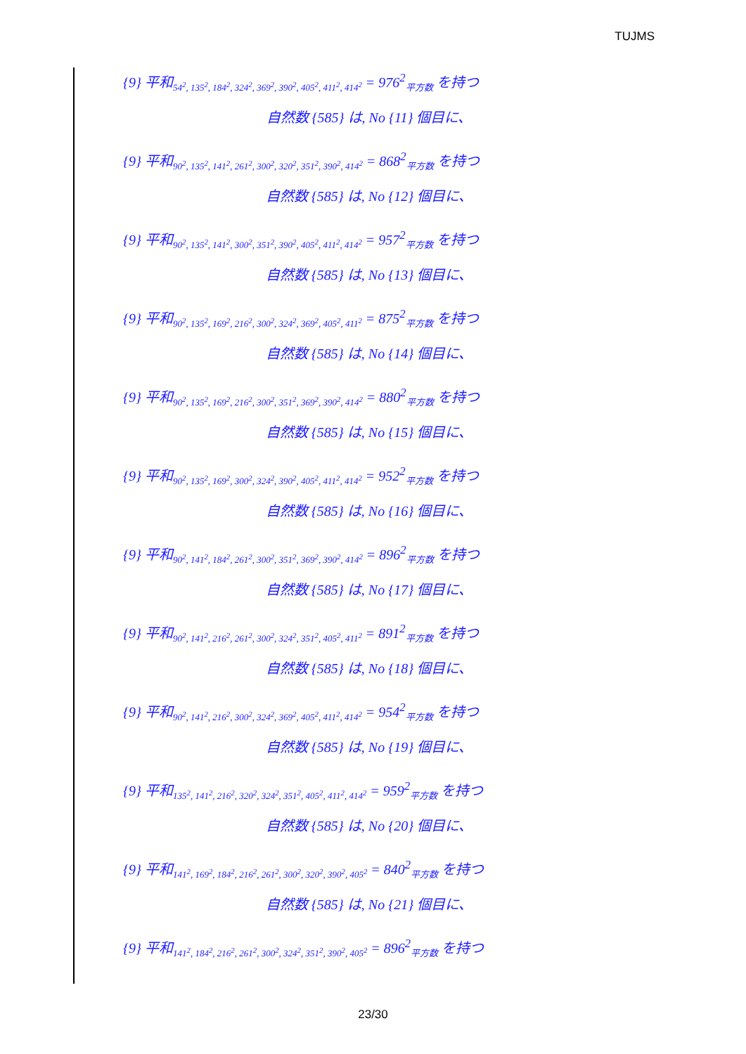TUJMS
{9} 平和<sub>54<sup>2</sup>, 135<sup>2</sup>, 184<sup>2</sup>, 324<sup>2</sup>, 369<sup>2</sup>, 390<sup>2</sup>, 405<sup>2</sup>, 411<sup>2</sup>, 414<sup>2</sup></sub> = 976<sup>2</sup><sub>平方数</sub> を持つ
自然数 {585} は, No {11} 個目に、
{9} 平和<sub>90<sup>2</sup>, 135<sup>2</sup>, 141<sup>2</sup>, 261<sup>2</sup>, 300<sup>2</sup>, 320<sup>2</sup>, 351<sup>2</sup>, 390<sup>2</sup>, 414<sup>2</sup></sub> = 868<sup>2</sup><sub>平方数</sub> を持つ
自然数 {585} は, No {12} 個目に、
{9} 平和<sub>90<sup>2</sup>, 135<sup>2</sup>, 141<sup>2</sup>, 300<sup>2</sup>, 351<sup>2</sup>, 390<sup>2</sup>, 405<sup>2</sup>, 411<sup>2</sup>, 414<sup>2</sup></sub> = 957<sup>2</sup><sub>平方数</sub> を持つ
自然数 {585} は, No {13} 個目に、
{9} 平和<sub>90<sup>2</sup>, 135<sup>2</sup>, 169<sup>2</sup>, 216<sup>2</sup>, 300<sup>2</sup>, 324<sup>2</sup>, 369<sup>2</sup>, 405<sup>2</sup>, 411<sup>2</sup></sub> = 875<sup>2</sup><sub>平方数</sub> を持つ
自然数 {585} は, No {14} 個目に、
{9} 平和<sub>90<sup>2</sup>, 135<sup>2</sup>, 169<sup>2</sup>, 216<sup>2</sup>, 300<sup>2</sup>, 351<sup>2</sup>, 369<sup>2</sup>, 390<sup>2</sup>, 414<sup>2</sup></sub> = 880<sup>2</sup><sub>平方数</sub> を持つ
自然数 {585} は, No {15} 個目に、
{9} 平和<sub>90<sup>2</sup>, 135<sup>2</sup>, 169<sup>2</sup>, 300<sup>2</sup>, 324<sup>2</sup>, 390<sup>2</sup>, 405<sup>2</sup>, 411<sup>2</sup>, 414<sup>2</sup></sub> = 952<sup>2</sup><sub>平方数</sub> を持つ
自然数 {585} は, No {16} 個目に、
{9} 平和<sub>90<sup>2</sup>, 141<sup>2</sup>, 184<sup>2</sup>, 261<sup>2</sup>, 300<sup>2</sup>, 351<sup>2</sup>, 369<sup>2</sup>, 390<sup>2</sup>, 414<sup>2</sup></sub> = 896<sup>2</sup><sub>平方数</sub> を持つ
自然数 {585} は, No {17} 個目に、
{9} 平和<sub>90<sup>2</sup>, 141<sup>2</sup>, 216<sup>2</sup>, 261<sup>2</sup>, 300<sup>2</sup>, 324<sup>2</sup>, 351<sup>2</sup>, 405<sup>2</sup>, 411<sup>2</sup></sub> = 891<sup>2</sup><sub>平方数</sub> を持つ
自然数 {585} は, No {18} 個目に、
{9} 平和<sub>90<sup>2</sup>, 141<sup>2</sup>, 216<sup>2</sup>, 300<sup>2</sup>, 324<sup>2</sup>, 369<sup>2</sup>, 405<sup>2</sup>, 411<sup>2</sup>, 414<sup>2</sup></sub> = 954<sup>2</sup><sub>平方数</sub> を持つ
自然数 {585} は, No {19} 個目に、
{9} 平和<sub>135<sup>2</sup>, 141<sup>2</sup>, 216<sup>2</sup>, 320<sup>2</sup>, 324<sup>2</sup>, 351<sup>2</sup>, 405<sup>2</sup>, 411<sup>2</sup>, 414<sup>2</sup></sub> = 959<sup>2</sup><sub>平方数</sub> を持つ
自然数 {585} は, No {20} 個目に、
{9} 平和<sub>141<sup>2</sup>, 169<sup>2</sup>, 184<sup>2</sup>, 216<sup>2</sup>, 261<sup>2</sup>, 300<sup>2</sup>, 320<sup>2</sup>, 390<sup>2</sup>, 405<sup>2</sup></sub> = 840<sup>2</sup><sub>平方数</sub> を持つ
自然数 {585} は, No {21} 個目に、
{9} 平和<sub>141<sup>2</sup>, 184<sup>2</sup>, 216<sup>2</sup>, 261<sup>2</sup>, 300<sup>2</sup>, 324<sup>2</sup>, 351<sup>2</sup>, 390<sup>2</sup>, 405<sup>2</sup></sub> = 896<sup>2</sup><sub>平方数</sub> を持つ
23/30